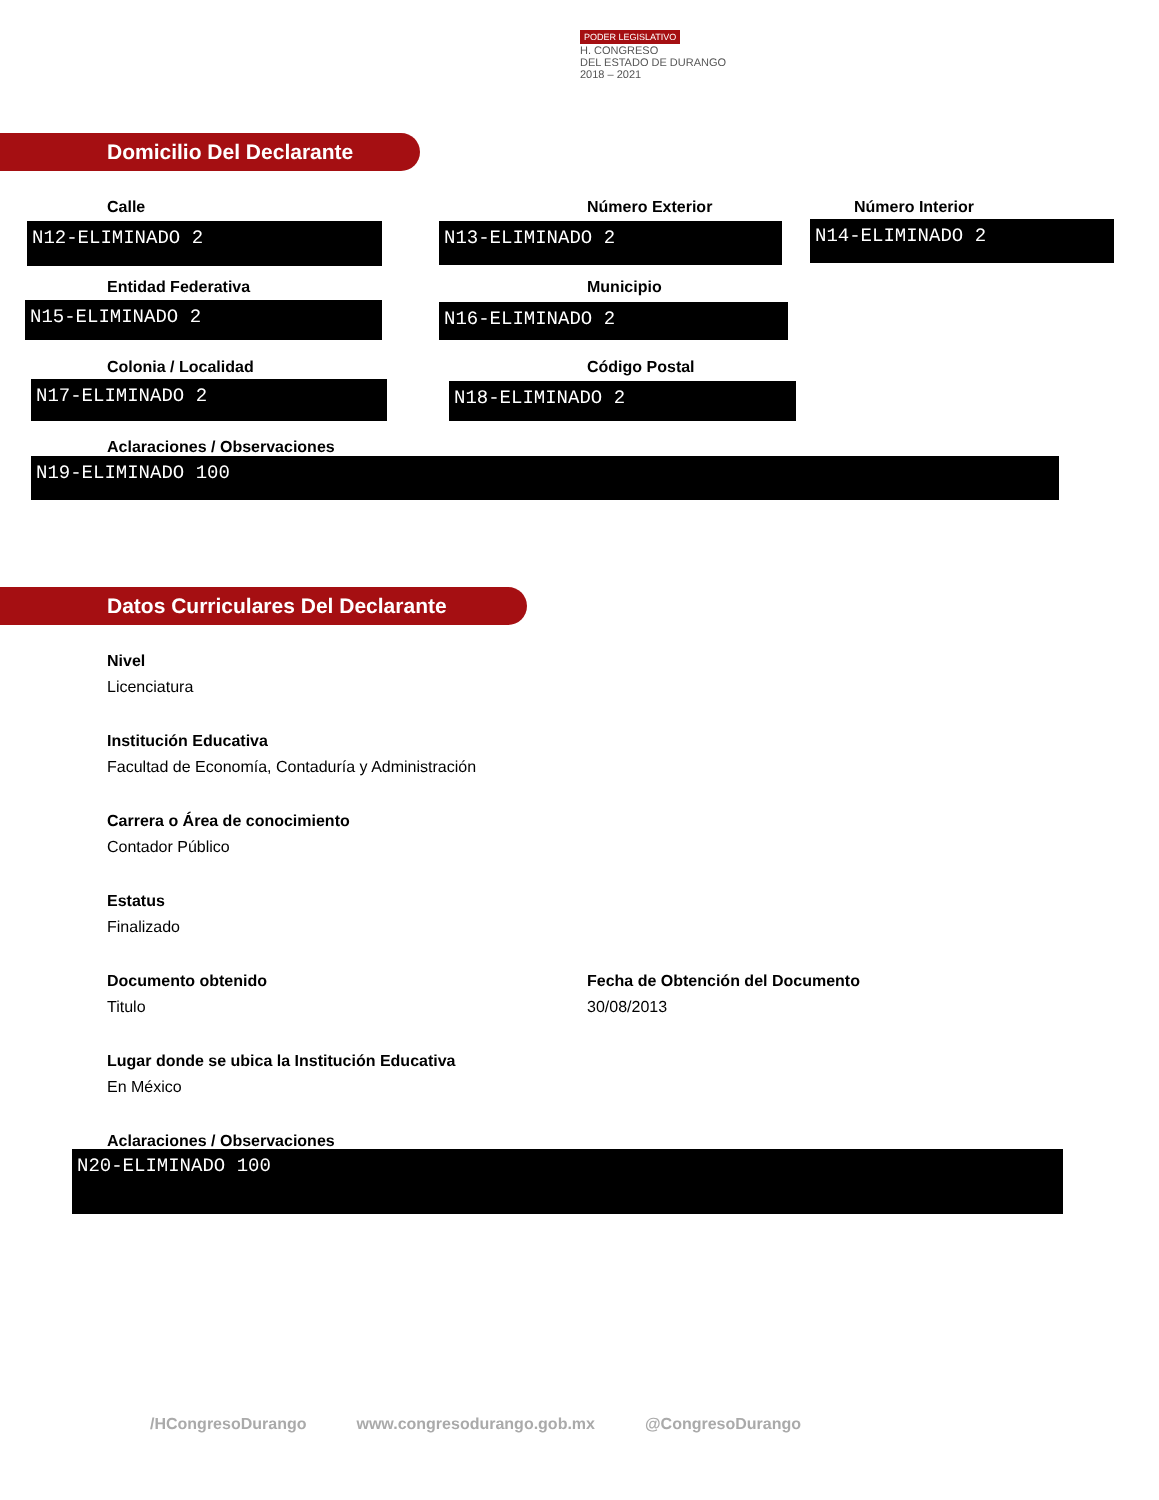PODER LEGISLATIVO
H. CONGRESO
DEL ESTADO DE DURANGO
2018 – 2021
Domicilio Del Declarante
Calle
N12-ELIMINADO 2
Número Exterior
N13-ELIMINADO 2
Número Interior
N14-ELIMINADO 2
Entidad Federativa
N15-ELIMINADO 2
Municipio
N16-ELIMINADO 2
Colonia / Localidad
N17-ELIMINADO 2
Código Postal
N18-ELIMINADO 2
Aclaraciones / Observaciones
N19-ELIMINADO 100
Datos Curriculares Del Declarante
Nivel
Licenciatura
Institución Educativa
Facultad de Economía, Contaduría y Administración
Carrera o Área de conocimiento
Contador Público
Estatus
Finalizado
Documento obtenido
Titulo
Fecha de Obtención del Documento
30/08/2013
Lugar donde se ubica la Institución Educativa
En México
Aclaraciones / Observaciones
N20-ELIMINADO 100
/HCongresoDurango www.congresodurango.gob.mx @CongresoDurango